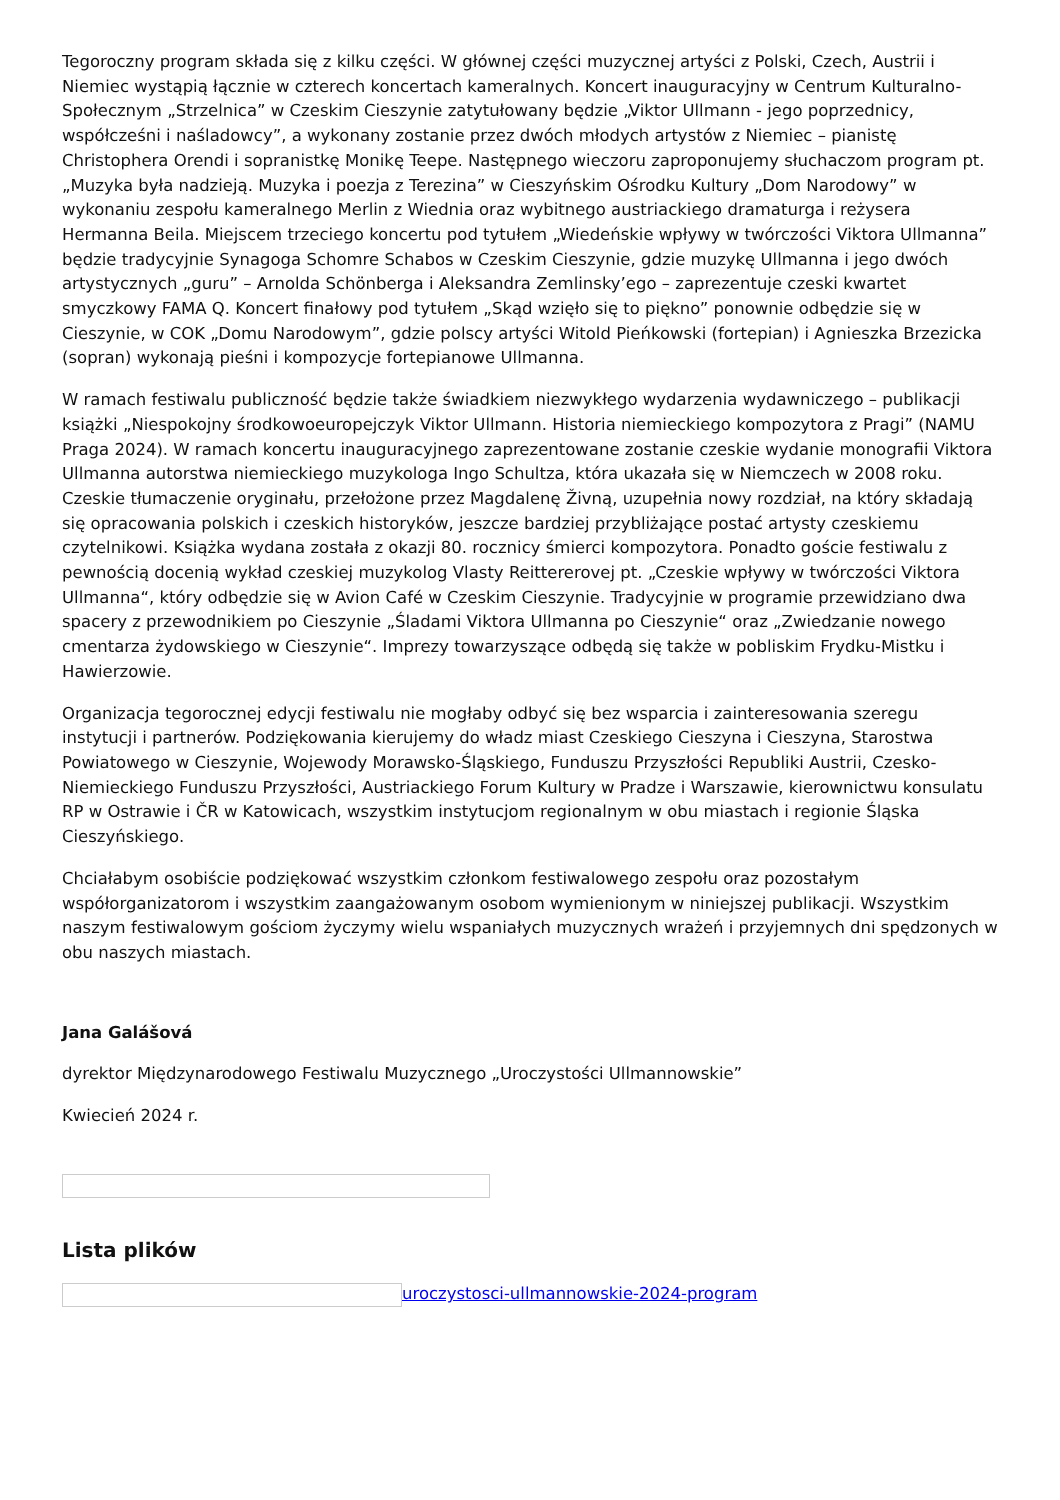Tegoroczny program składa się z kilku części. W głównej części muzycznej artyści z Polski, Czech, Austrii i Niemiec wystąpią łącznie w czterech koncertach kameralnych. Koncert inauguracyjny w Centrum Kulturalno-Społecznym „Strzelnica” w Czeskim Cieszynie zatytułowany będzie „Viktor Ullmann - jego poprzednicy, współcześni i naśladowcy”, a wykonany zostanie przez dwóch młodych artystów z Niemiec – pianistę Christophera Orendi i sopranistkę Monikę Teepe. Następnego wieczoru zaproponujemy słuchaczom program pt. „Muzyka była nadzieją. Muzyka i poezja z Terezina” w Cieszyńskim Ośrodku Kultury „Dom Narodowy” w wykonaniu zespołu kameralnego Merlin z Wiednia oraz wybitnego austriackiego dramaturga i reżysera Hermanna Beila. Miejscem trzeciego koncertu pod tytułem „Wiedeńskie wpływy w twórczości Viktora Ullmanna” będzie tradycyjnie Synagoga Schomre Schabos w Czeskim Cieszynie, gdzie muzykę Ullmanna i jego dwóch artystycznych „guru” – Arnolda Schönberga i Aleksandra Zemlinsky’ego – zaprezentuje czeski kwartet smyczkowy FAMA Q. Koncert finałowy pod tytułem „Skąd wzięło się to piękno” ponownie odbędzie się w Cieszynie, w COK „Domu Narodowym”, gdzie polscy artyści Witold Pieńkowski (fortepian) i Agnieszka Brzezicka (sopran) wykonają pieśni i kompozycje fortepianowe Ullmanna.
W ramach festiwalu publiczność będzie także świadkiem niezwykłego wydarzenia wydawniczego – publikacji książki „Niespokojny środkowoeuropejczyk Viktor Ullmann. Historia niemieckiego kompozytora z Pragi” (NAMU Praga 2024). W ramach koncertu inauguracyjnego zaprezentowane zostanie czeskie wydanie monografii Viktora Ullmanna autorstwa niemieckiego muzykologa Ingo Schultza, która ukazała się w Niemczech w 2008 roku. Czeskie tłumaczenie oryginału, przełożone przez Magdalenę Živną, uzupełnia nowy rozdział, na który składają się opracowania polskich i czeskich historyków, jeszcze bardziej przybliżające postać artysty czeskiemu czytelnikowi. Książka wydana została z okazji 80. rocznicy śmierci kompozytora. Ponadto goście festiwalu z pewnością docenią wykład czeskiej muzykolog Vlasty Reittererovej pt. „Czeskie wpływy w twórczości Viktora Ullmanna“, który odbędzie się w Avion Café w Czeskim Cieszynie. Tradycyjnie w programie przewidziano dwa spacery z przewodnikiem po Cieszynie „Śladami Viktora Ullmanna po Cieszynie“ oraz „Zwiedzanie nowego cmentarza żydowskiego w Cieszynie“. Imprezy towarzyszące odbędą się także w pobliskim Frydku-Mistku i Hawierzowie.
Organizacja tegorocznej edycji festiwalu nie mogłaby odbyć się bez wsparcia i zainteresowania szeregu instytucji i partnerów. Podziękowania kierujemy do władz miast Czeskiego Cieszyna i Cieszyna, Starostwa Powiatowego w Cieszynie, Wojewody Morawsko-Śląskiego, Funduszu Przyszłości Republiki Austrii, Czesko-Niemieckiego Funduszu Przyszłości, Austriackiego Forum Kultury w Pradze i Warszawie, kierownictwu konsulatu RP w Ostrawie i ČR w Katowicach, wszystkim instytucjom regionalnym w obu miastach i regionie Śląska Cieszyńskiego.
Chciałabym osobiście podziękować wszystkim członkom festiwalowego zespołu oraz pozostałym współorganizatorom i wszystkim zaangażowanym osobom wymienionym w niniejszej publikacji. Wszystkim naszym festiwalowym gościom życzymy wielu wspaniałych muzycznych wrażeń i przyjemnych dni spędzonych w obu naszych miastach.
Jana Galášová
dyrektor Międzynarodowego Festiwalu Muzycznego „Uroczystości Ullmannowskie”
Kwiecień 2024 r.
Lista plików
uroczystosci-ullmannowskie-2024-program